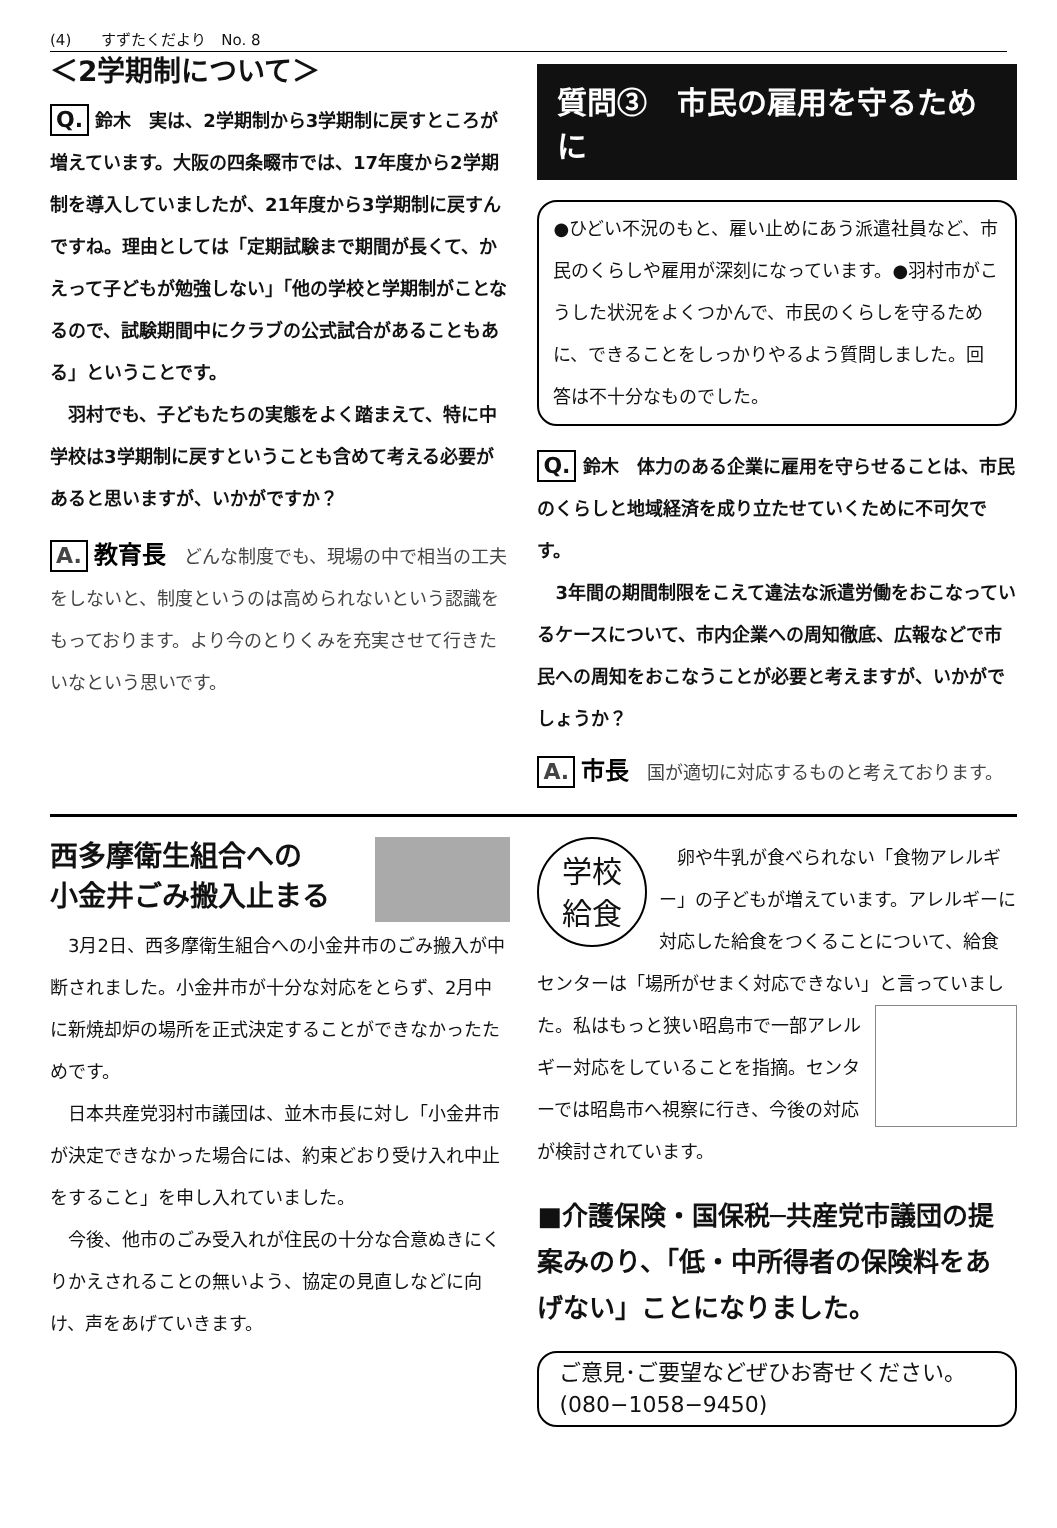(4)　　すずたくだより　No. 8
＜2学期制について＞
Q. 鈴木　実は、2学期制から3学期制に戻すところが増えています。大阪の四条畷市では、17年度から2学期制を導入していましたが、21年度から3学期制に戻すんですね。理由としては「定期試験まで期間が長くて、かえって子どもが勉強しない」「他の学校と学期制がことなるので、試験期間中にクラブの公式試合があることもある」ということです。
　羽村でも、子どもたちの実態をよく踏まえて、特に中学校は3学期制に戻すということも含めて考える必要があると思いますが、いかがですか？
A. 教育長　どんな制度でも、現場の中で相当の工夫をしないと、制度というのは高められないという認識をもっております。より今のとりくみを充実させて行きたいなという思いです。
質問③　市民の雇用を守るために
●ひどい不況のもと、雇い止めにあう派遣社員など、市民のくらしや雇用が深刻になっています。●羽村市がこうした状況をよくつかんで、市民のくらしを守るために、できることをしっかりやるよう質問しました。回答は不十分なものでした。
Q. 鈴木　体力のある企業に雇用を守らせることは、市民のくらしと地域経済を成り立たせていくために不可欠です。
　3年間の期間制限をこえて違法な派遣労働をおこなっているケースについて、市内企業への周知徹底、広報などで市民への周知をおこなうことが必要と考えますが、いかがでしょうか？
A. 市長　国が適切に対応するものと考えております。
西多摩衛生組合への
小金井ごみ搬入止まる
　3月2日、西多摩衛生組合への小金井市のごみ搬入が中断されました。小金井市が十分な対応をとらず、2月中に新焼却炉の場所を正式決定することができなかったためです。
　日本共産党羽村市議団は、並木市長に対し「小金井市が決定できなかった場合には、約束どおり受け入れ中止をすること」を申し入れていました。
　今後、他市のごみ受入れが住民の十分な合意ぬきにくりかえされることの無いよう、協定の見直しなどに向け、声をあげていきます。
学校
給食
　卵や牛乳が食べられない「食物アレルギー」の子どもが増えています。アレルギーに対応した給食をつくることについて、給食センターは「場所がせまく対応できない」と言っていました。私はもっと狭い昭島市で一部 アレルギー対応をしていることを指摘。センターでは昭島市へ視察に行き、今後の対応が検討されています。
■介護保険・国保税─共産党市議団の提案みのり、「低・中所得者の保険料をあげない」ことになりました。
ご意見･ご要望などぜひお寄せください。
(080−1058−9450)